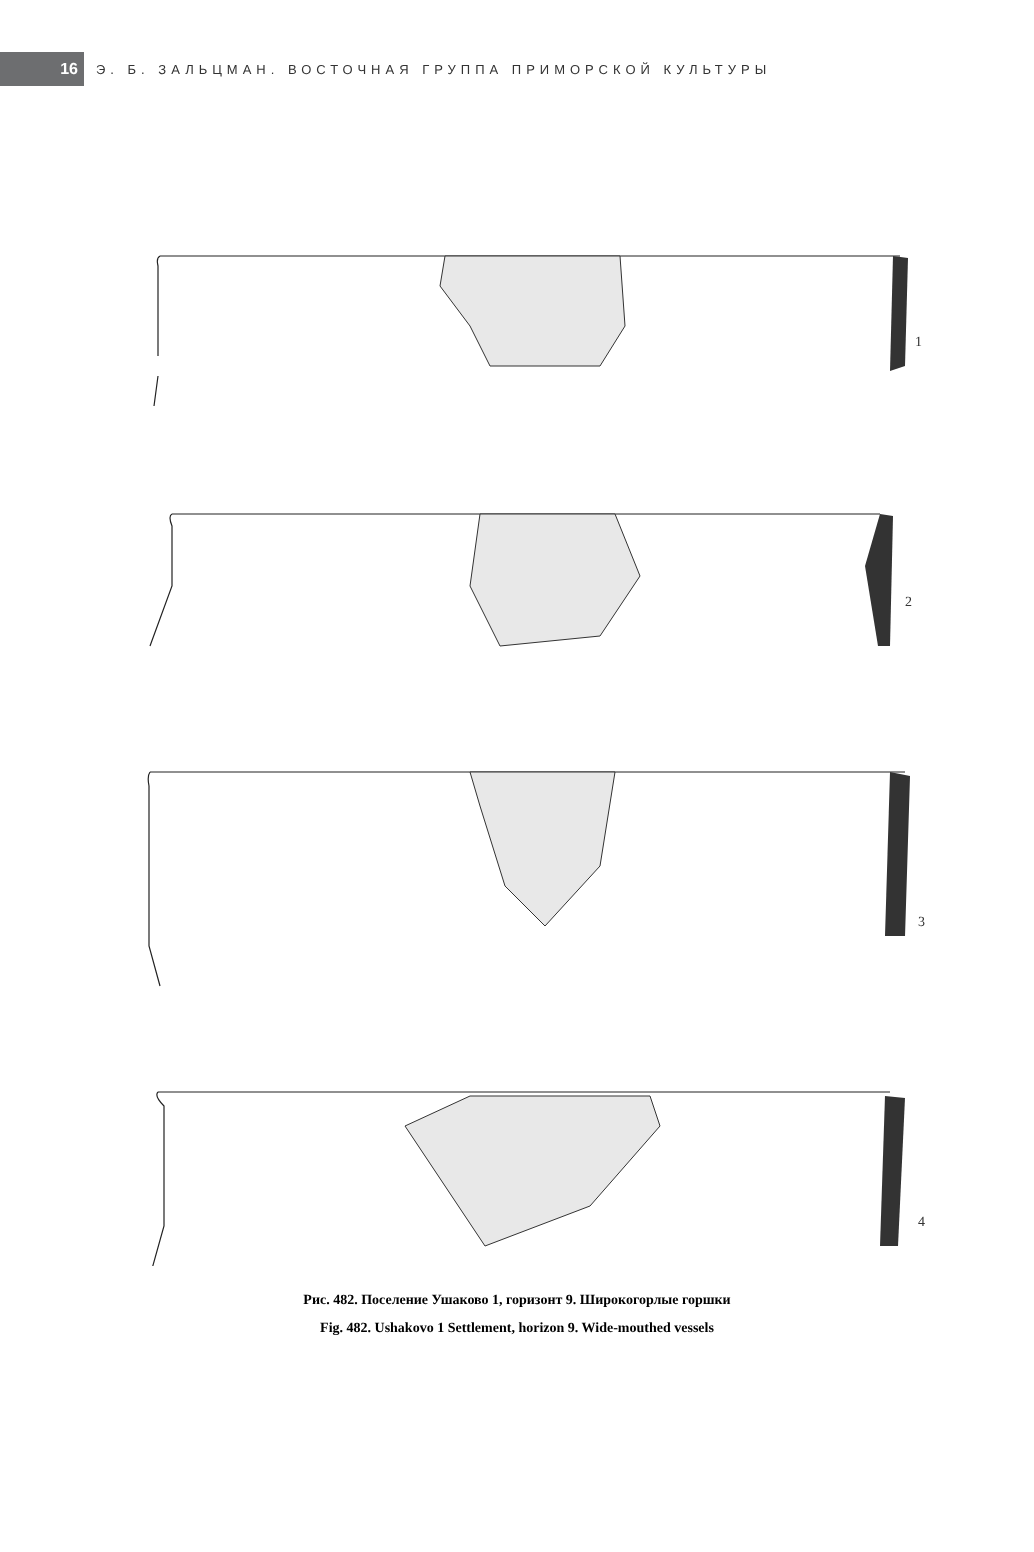16
Э. Б. ЗАЛЬЦМАН. ВОСТОЧНАЯ ГРУППА ПРИМОРСКОЙ КУЛЬТУРЫ
1
2
3
4
Рис. 482. Поселение Ушаково 1, горизонт 9. Широкогорлые горшки
Fig. 482. Ushakovo 1 Settlement, horizon 9. Wide-mouthed vessels